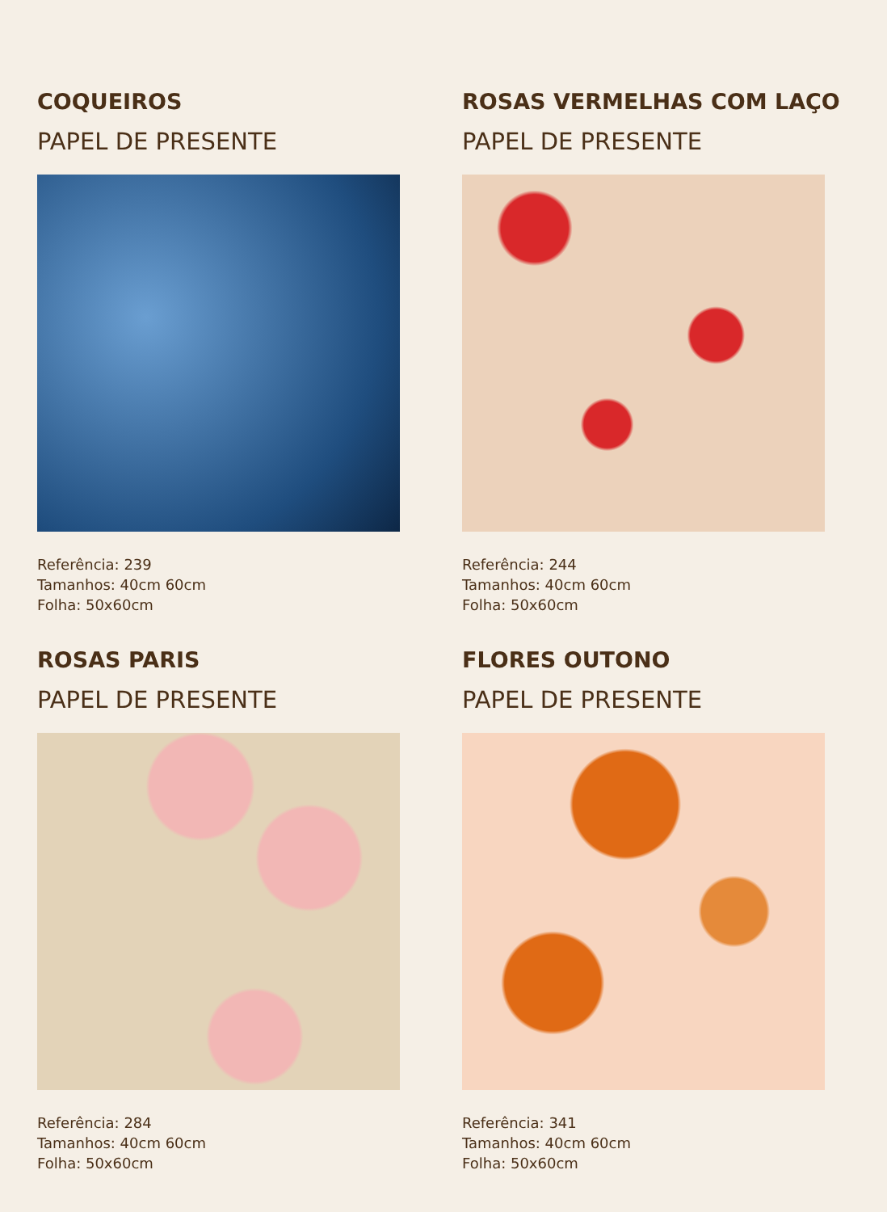COQUEIROS
PAPEL DE PRESENTE
Referência: 239
Tamanhos: 40cm 60cm
Folha: 50x60cm
ROSAS VERMELHAS COM LAÇO
PAPEL DE PRESENTE
Referência: 244
Tamanhos: 40cm 60cm
Folha: 50x60cm
ROSAS PARIS
PAPEL DE PRESENTE
Referência: 284
Tamanhos: 40cm 60cm
Folha: 50x60cm
FLORES OUTONO
PAPEL DE PRESENTE
Referência: 341
Tamanhos: 40cm 60cm
Folha: 50x60cm